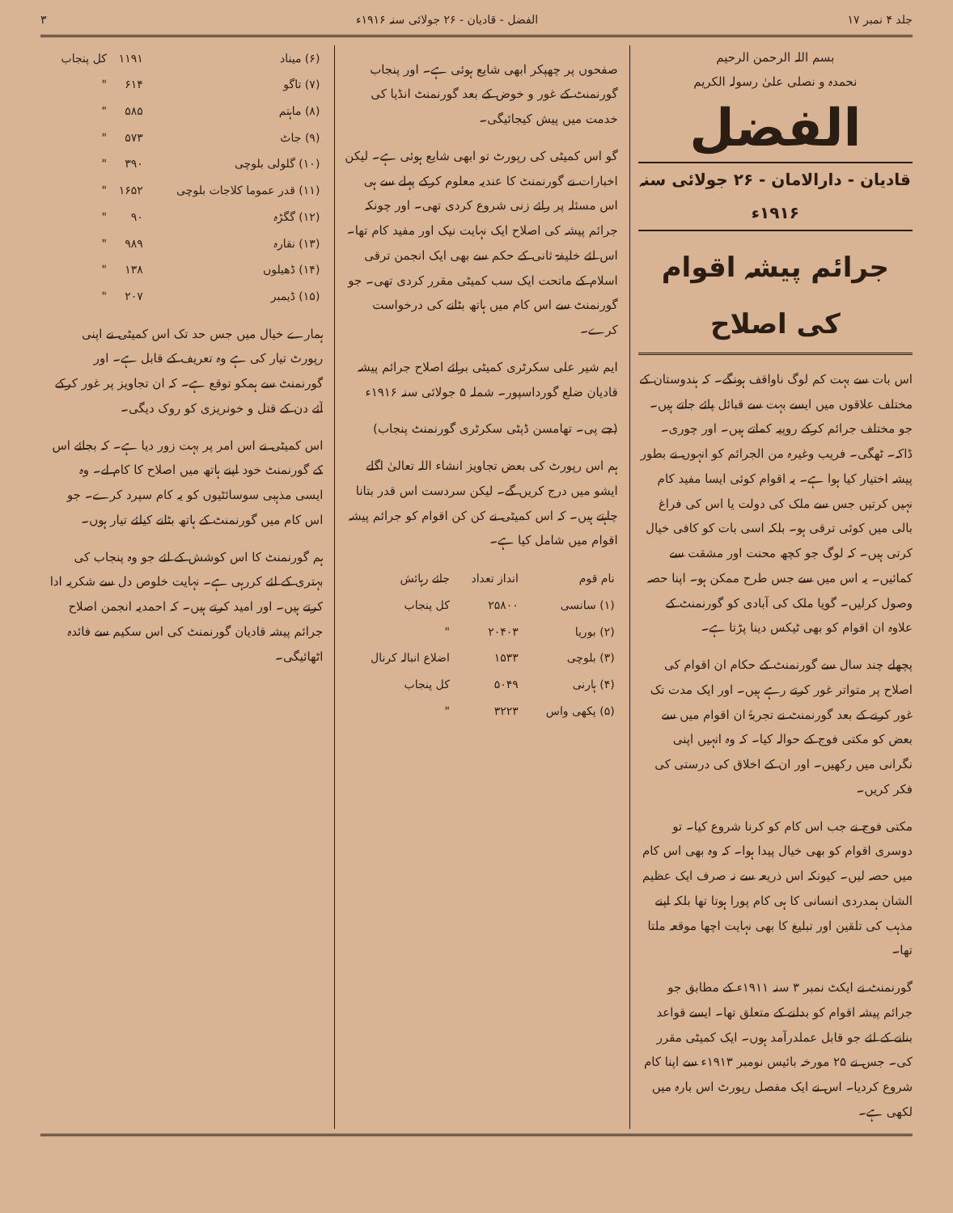جلد ۴ نمبر ۱۷ الفضل - قادیان - ۲۶ جولائی سنہ ۱۹۱۶ء ۳
بسم اللہ الرحمن الرحیم
نحمدہ و نصلی علیٰ رسولہ الکریم
الفضل
قادیان - دارالامان - ۲۶ جولائی سنہ ۱۹۱۶ء
جرائم پیشہ اقوام کی اصلاح
اس بات سے بہت کم لوگ ناواقف ہونگے۔ کہ ہندوستان کے مختلف علاقوں میں ایسے بہت سے قبائل پائے جاتے ہیں۔ جو مختلف جرائم کرکے روپیہ کماتے ہیں۔ اور چوری۔ ڈاکہ۔ ٹھگی۔ فریب وغیرہ من الجرائم کو انہوں نے بطور پیشہ اختیار کیا ہوا ہے۔ یہ اقوام کوئی ایسا مفید کام نہیں کرتیں جس سے ملک کی دولت یا اس کی فراغ بالی میں کوئی ترقی ہو۔ بلکہ اسی بات کو کافی خیال کرتی ہیں۔ کہ لوگ جو کچھ محنت اور مشقت سے کمائیں۔ یہ اس میں سے جس طرح ممکن ہو۔ اپنا حصہ وصول کرلیں۔ گویا ملک کی آبادی کو گورنمنٹ کے علاوہ ان اقوام کو بھی ٹیکس دینا پڑتا ہے۔
پچھلے چند سال سے گورنمنٹ کے حکام ان اقوام کی اصلاح پر متواتر غور کرتے رہے ہیں۔ اور ایک مدت تک غور کرنے کے بعد گورنمنٹ نے تجربۃً ان اقوام میں سے بعض کو مکتی فوج کے حوالہ کیا۔ کہ وہ انہیں اپنی نگرانی میں رکھیں۔ اور ان کے اخلاق کی درستی کی فکر کریں۔
مکتی فوج نے جب اس کام کو کرنا شروع کیا۔ تو دوسری اقوام کو بھی خیال پیدا ہوا۔ کہ وہ بھی اس کام میں حصہ لیں۔ کیونکہ اس ذریعہ سے نہ صرف ایک عظیم الشان ہمدردی انسانی کا ہی کام پورا ہوتا تھا بلکہ اپنے مذہب کی تلقین اور تبلیغ کا بھی نہایت اچھا موقعہ ملتا تھا۔
گورنمنٹ نے ایکٹ نمبر ۳ سنہ ۱۹۱۱ء کے مطابق جو جرائم پیشہ اقوام کو بدلنے کے متعلق تھا۔ ایسے قواعد بنانے کے لئے جو قابل عملدرآمد ہوں۔ ایک کمیٹی مقرر کی۔ جس نے ۲۵ مورخہ بائیس نومبر ۱۹۱۳ء سے اپنا کام شروع کردیا۔ اس نے ایک مفصل رپورٹ اس بارہ میں لکھی ہے۔
صفحوں پر چھپکر ابھی شایع ہوئی ہے۔ اور پنجاب گورنمنٹ کے غور و خوض کے بعد گورنمنٹ انڈیا کی خدمت میں پیش کیجائیگی۔
گو اس کمیٹی کی رپورٹ تو ابھی شایع ہوئی ہے۔ لیکن اخبارات نے گورنمنٹ کا عندیہ معلوم کرکے پہلے سے ہی اس مسئلہ پر رائے زنی شروع کردی تھی۔ اور چونکہ جرائم پیشہ کی اصلاح ایک نہایت نیک اور مفید کام تھا۔ اس لئے خلیفۃ ثانی کے حکم سے بھی ایک انجمن ترقی اسلام کے ماتحت ایک سب کمیٹی مقرر کردی تھی۔ جو گورنمنٹ سے اس کام میں ہاتھ بٹانے کی درخواست کرے۔
ایم شیر علی سکرٹری کمیٹی برائے اصلاح جرائم پیشہ قادیان ضلع گورداسپور۔ شملہ ۵ جولائی سنہ ۱۹۱۶ء
(جے پی۔ تھامسن ڈپٹی سکرٹری گورنمنٹ پنجاب)
ہم اس رپورٹ کی بعض تجاویز انشاء اللہ تعالیٰ اگلے ایشو میں درج کریں گے۔ لیکن سردست اس قدر بتانا چاہتے ہیں۔ کہ اس کمیٹی نے کن کن اقوام کو جرائم پیشہ اقوام میں شامل کیا ہے۔
| نام قوم | انداز تعداد | جائے رہائش |
| --- | --- | --- |
| (۱) سانسی | ۲۵۸۰۰ | کل پنجاب |
| (۲) بوریا | ۲۰۴۰۳ | " |
| (۳) بلوچی | ۱۵۳۳ | اضلاع انبالہ کرنال |
| (۴) ہارنی | ۵۰۴۹ | کل پنجاب |
| (۵) پکھی واس | ۳۲۲۳ | " |
| (۶) میناد | ۱۱۹۱ | کل پنجاب |
| (۷) تاگو | ۶۱۴ | " |
| (۸) ماہتم | ۵۸۵ | " |
| (۹) جاٹ | ۵۷۳ | " |
| (۱۰) گلولی بلوچی | ۳۹۰ | " |
| (۱۱) قدر عموما کلاجات بلوچی | ۱۶۵۲ | " |
| (۱۲) گگڑہ | ۹۰ | " |
| (۱۳) نقارہ | ۹۸۹ | " |
| (۱۴) ڈھیلوں | ۱۳۸ | " |
| (۱۵) ڈیمبر | ۲۰۷ | " |
ہمارے خیال میں جس حد تک اس کمیٹی نے اپنی رپورٹ تیار کی ہے وہ تعریف کے قابل ہے۔ اور گورنمنٹ سے ہمکو توقع ہے۔ کہ ان تجاویز پر غور کرکے آئے دن کے قتل و خونریزی کو روک دیگی۔
اس کمیٹی نے اس امر پر بہت زور دیا ہے۔ کہ بجائے اس کے گورنمنٹ خود اپنے ہاتھ میں اصلاح کا کام لے۔ وہ ایسی مذہبی سوسائٹیوں کو یہ کام سپرد کرے۔ جو اس کام میں گورنمنٹ کے ہاتھ بٹانے کیلئے تیار ہوں۔
ہم گورنمنٹ کا اس کوشش کے لئے جو وہ پنجاب کی بہتری کے لئے کررہی ہے۔ نہایت خلوص دل سے شکریہ ادا کرتے ہیں۔ اور امید کرتے ہیں۔ کہ احمدیہ انجمن اصلاح جرائم پیشہ قادیان گورنمنٹ کی اس سکیم سے فائدہ اٹھائیگی۔